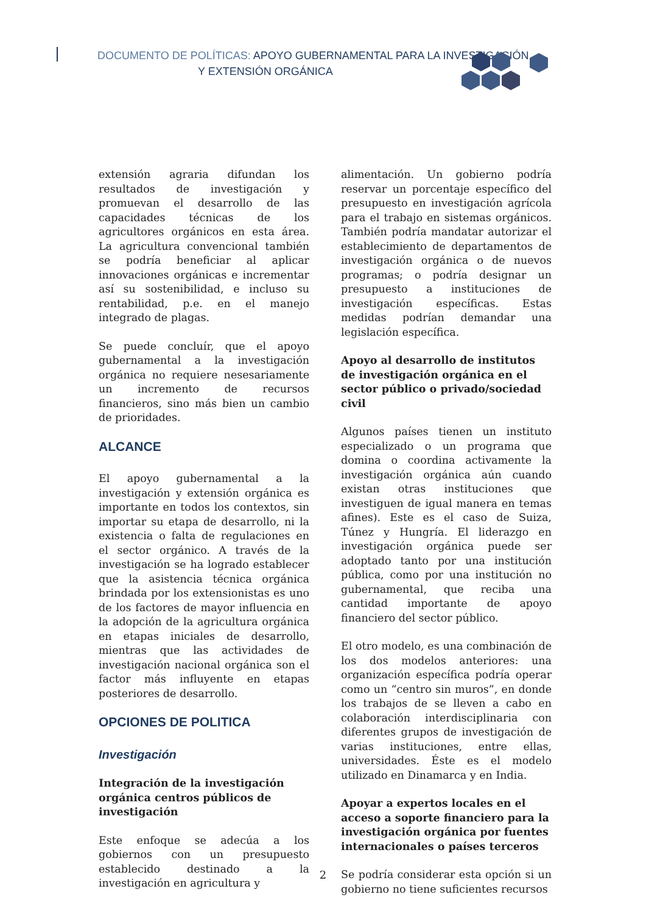DOCUMENTO DE POLÍTICAS: APOYO GUBERNAMENTAL PARA LA INVESTIGACIÓN
Y EXTENSIÓN ORGÁNICA
extensión agraria difundan los resultados de investigación y promuevan el desarrollo de las capacidades técnicas de los agricultores orgánicos en esta área. La agricultura convencional también se podría beneficiar al aplicar innovaciones orgánicas e incrementar así su sostenibilidad, e incluso su rentabilidad, p.e. en el manejo integrado de plagas.
Se puede concluír, que el apoyo gubernamental a la investigación orgánica no requiere nesesariamente un incremento de recursos financieros, sino más bien un cambio de prioridades.
ALCANCE
El apoyo gubernamental a la investigación y extensión orgánica es importante en todos los contextos, sin importar su etapa de desarrollo, ni la existencia o falta de regulaciones en el sector orgánico. A través de la investigación se ha logrado establecer que la asistencia técnica orgánica brindada por los extensionistas es uno de los factores de mayor influencia en la adopción de la agricultura orgánica en etapas iniciales de desarrollo, mientras que las actividades de investigación nacional orgánica son el factor más influyente en etapas posteriores de desarrollo.
OPCIONES DE POLITICA
Investigación
Integración de la investigación orgánica centros públicos de investigación
Este enfoque se adecúa a los gobiernos con un presupuesto establecido destinado a la investigación en agricultura y
alimentación. Un gobierno podría reservar un porcentaje específico del presupuesto en investigación agrícola para el trabajo en sistemas orgánicos. También podría mandatar autorizar el establecimiento de departamentos de investigación orgánica o de nuevos programas; o podría designar un presupuesto a instituciones de investigación específicas. Estas medidas podrían demandar una legislación específica.
Apoyo al desarrollo de institutos de investigación orgánica en el sector público o privado/sociedad civil
Algunos países tienen un instituto especializado o un programa que domina o coordina activamente la investigación orgánica aún cuando existan otras instituciones que investiguen de igual manera en temas afines). Este es el caso de Suiza, Túnez y Hungría. El liderazgo en investigación orgánica puede ser adoptado tanto por una institución pública, como por una institución no gubernamental, que reciba una cantidad importante de apoyo financiero del sector público.
El otro modelo, es una combinación de los dos modelos anteriores: una organización específica podría operar como un “centro sin muros”, en donde los trabajos de se lleven a cabo en colaboración interdisciplinaria con diferentes grupos de investigación de varias instituciones, entre ellas, universidades. Éste es el modelo utilizado en Dinamarca y en India.
Apoyar a expertos locales en el acceso a soporte financiero para la investigación orgánica por fuentes internacionales o países terceros
Se podría considerar esta opción si un gobierno no tiene suficientes recursos
2